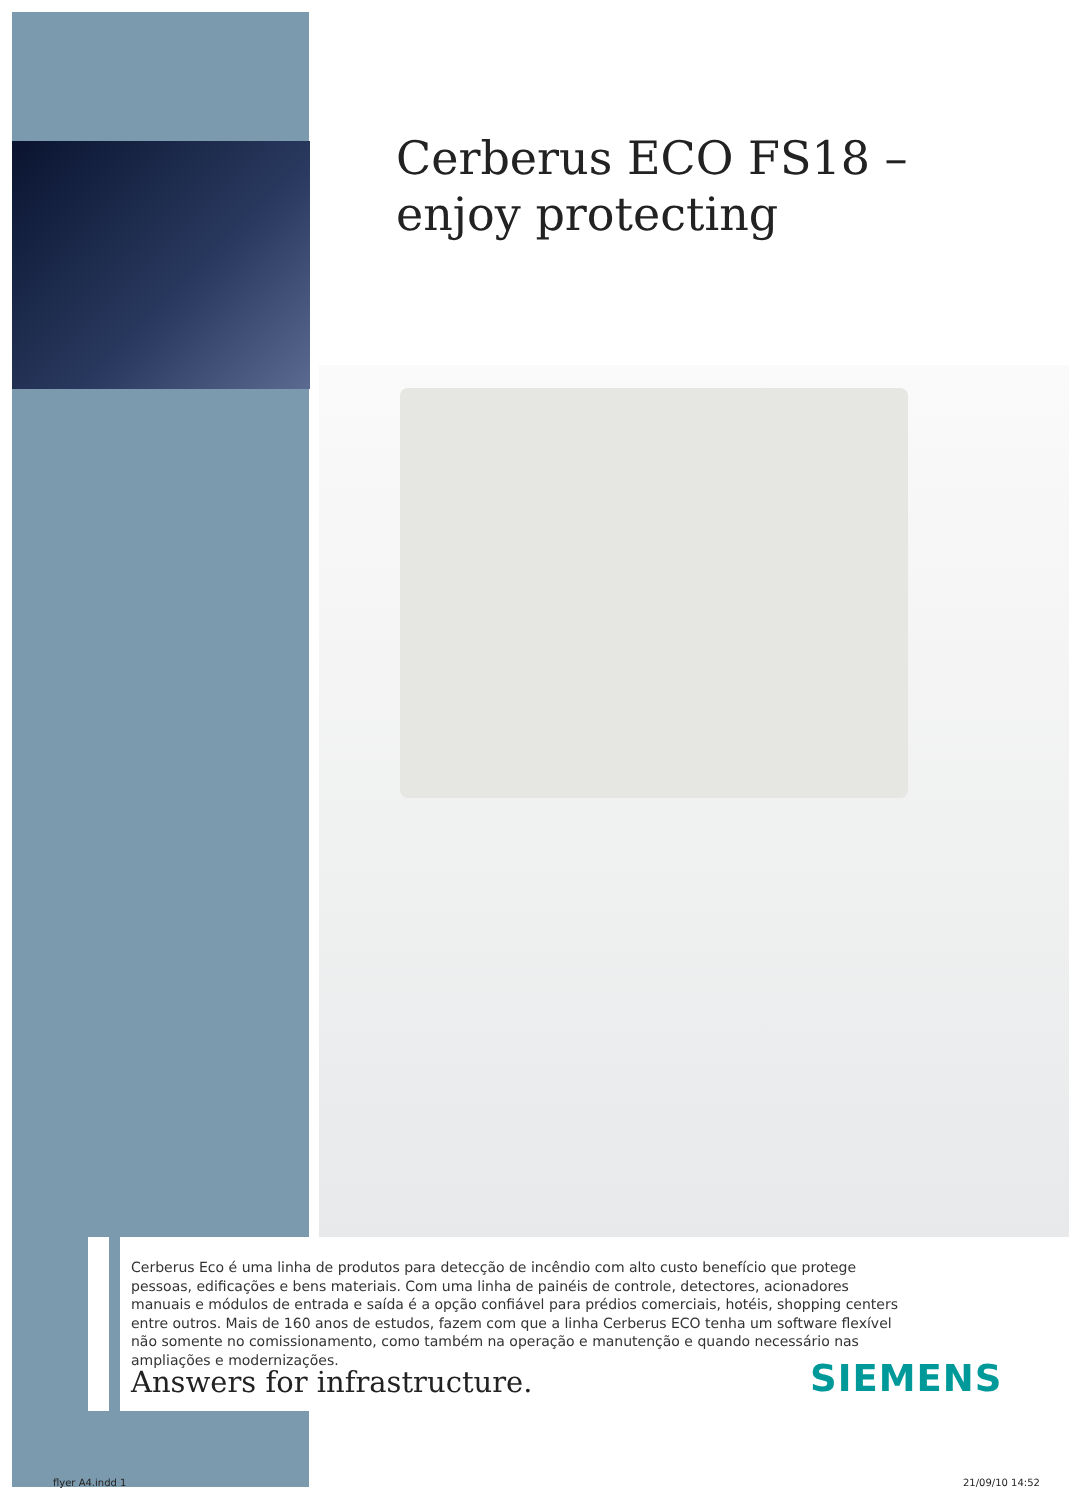Cerberus ECO FS18 –
enjoy protecting
Cerberus Eco é uma linha de produtos para detecção de incêndio com alto custo benefício que protege pessoas, edificações e bens materiais. Com uma linha de painéis de controle, detectores, acionadores manuais e módulos de entrada e saída é a opção confiável para prédios comerciais, hotéis, shopping centers entre outros. Mais de 160 anos de estudos, fazem com que a linha Cerberus ECO tenha um software flexível não somente no comissionamento, como também na operação e manutenção e quando necessário nas ampliações e modernizações.
Answers for infrastructure. SIEMENS
flyer A4.indd 1 21/09/10 14:52